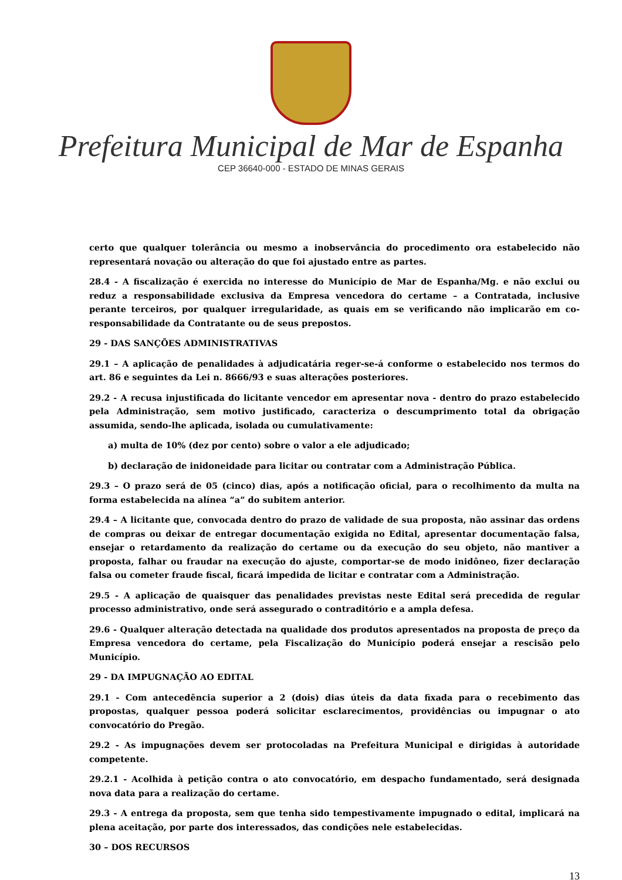Prefeitura Municipal de Mar de Espanha
CEP 36640-000 - ESTADO DE MINAS GERAIS
certo que qualquer tolerância ou mesmo a inobservância do procedimento ora estabelecido não representará novação ou alteração do que foi ajustado entre as partes.
28.4 - A fiscalização é exercida no interesse do Município de Mar de Espanha/Mg. e não exclui ou reduz a responsabilidade exclusiva da Empresa vencedora do certame – a Contratada, inclusive perante terceiros, por qualquer irregularidade, as quais em se verificando não implicarão em co-responsabilidade da Contratante ou de seus prepostos.
29 - DAS SANÇÕES ADMINISTRATIVAS
29.1 – A aplicação de penalidades à adjudicatária reger-se-á conforme o estabelecido nos termos do art. 86 e seguintes da Lei n. 8666/93 e suas alterações posteriores.
29.2 - A recusa injustificada do licitante vencedor em apresentar nova - dentro do prazo estabelecido pela Administração, sem motivo justificado, caracteriza o descumprimento total da obrigação assumida, sendo-lhe aplicada, isolada ou cumulativamente:
a) multa de 10% (dez por cento) sobre o valor a ele adjudicado;
b) declaração de inidoneidade para licitar ou contratar com a Administração Pública.
29.3 – O prazo será de 05 (cinco) dias, após a notificação oficial, para o recolhimento da multa na forma estabelecida na alínea “a” do subitem anterior.
29.4 – A licitante que, convocada dentro do prazo de validade de sua proposta, não assinar das ordens de compras ou deixar de entregar documentação exigida no Edital, apresentar documentação falsa, ensejar o retardamento da realização do certame ou da execução do seu objeto, não mantiver a proposta, falhar ou fraudar na execução do ajuste, comportar-se de modo inidôneo, fizer declaração falsa ou cometer fraude fiscal, ficará impedida de licitar e contratar com a Administração.
29.5 - A aplicação de quaisquer das penalidades previstas neste Edital será precedida de regular processo administrativo, onde será assegurado o contraditório e a ampla defesa.
29.6 - Qualquer alteração detectada na qualidade dos produtos apresentados na proposta de preço da Empresa vencedora do certame, pela Fiscalização do Município poderá ensejar a rescisão pelo Município.
29 - DA IMPUGNAÇÃO AO EDITAL
29.1 - Com antecedência superior a 2 (dois) dias úteis da data fixada para o recebimento das propostas, qualquer pessoa poderá solicitar esclarecimentos, providências ou impugnar o ato convocatório do Pregão.
29.2 - As impugnações devem ser protocoladas na Prefeitura Municipal e dirigidas à autoridade competente.
29.2.1 - Acolhida à petição contra o ato convocatório, em despacho fundamentado, será designada nova data para a realização do certame.
29.3 - A entrega da proposta, sem que tenha sido tempestivamente impugnado o edital, implicará na plena aceitação, por parte dos interessados, das condições nele estabelecidas.
30 – DOS RECURSOS
13